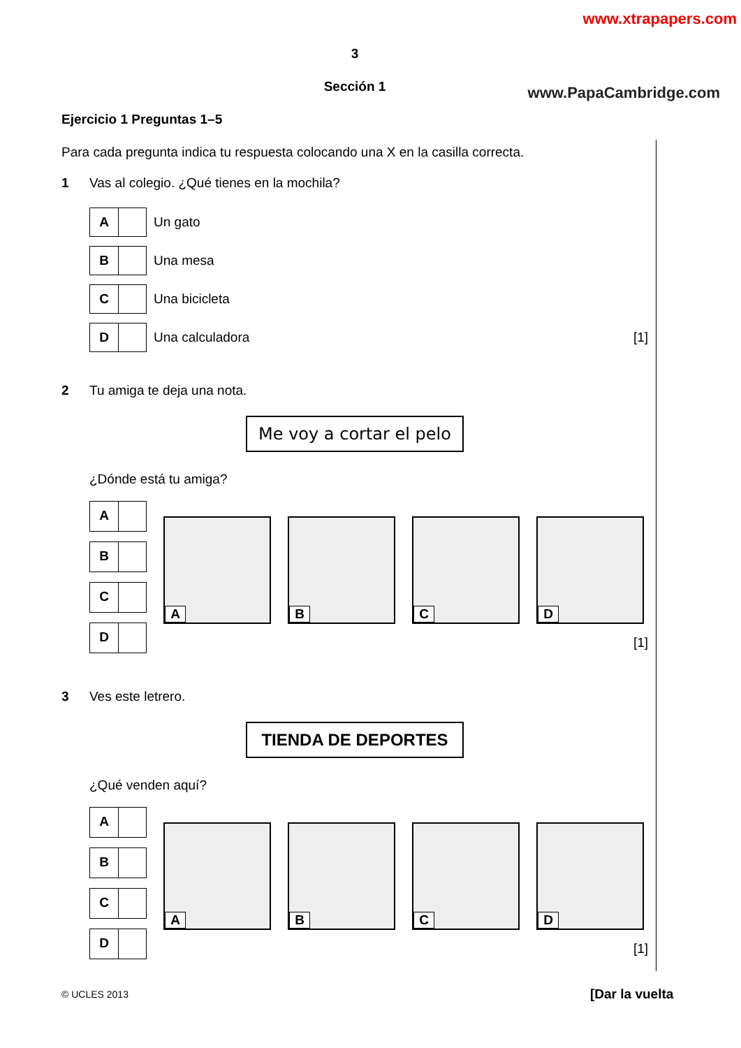www.xtrapapers.com
www.PapaCambridge.com
3
Sección 1
Ejercicio 1 Preguntas 1–5
Para cada pregunta indica tu respuesta colocando una X en la casilla correcta.
1 Vas al colegio. ¿Qué tienes en la mochila?
A
Un gato
B
Una mesa
C
Una bicicleta
D
Una calculadora [1]
2 Tu amiga te deja una nota.
Me voy a cortar el pelo
¿Dónde está tu amiga?
A
B
C
D
A
B
C
D
[1]
3 Ves este letrero.
TIENDA DE DEPORTES
¿Qué venden aquí?
A
B
C
D
A
B
C
D
[1]
© UCLES 2013 [Dar la vuelta